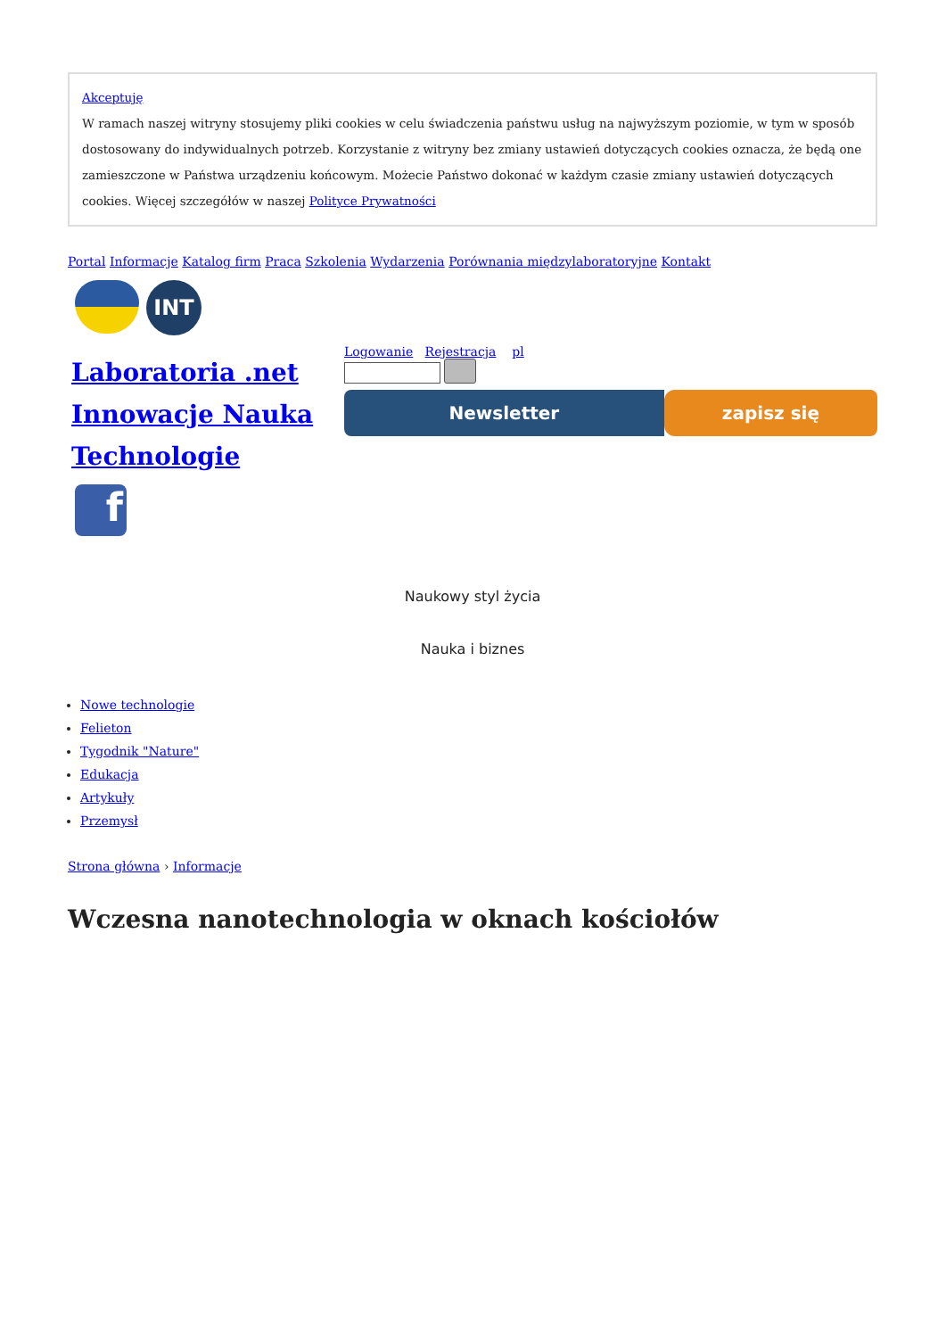Akceptuję
W ramach naszej witryny stosujemy pliki cookies w celu świadczenia państwu usług na najwyższym poziomie, w tym w sposób dostosowany do indywidualnych potrzeb. Korzystanie z witryny bez zmiany ustawień dotyczących cookies oznacza, że będą one zamieszczone w Państwa urządzeniu końcowym. Możecie Państwo dokonać w każdym czasie zmiany ustawień dotyczących cookies. Więcej szczegółów w naszej Polityce Prywatności
Portal Informacje Katalog firm Praca Szkolenia Wydarzenia Porównania międzylaboratoryjne Kontakt
INT
Laboratoria .net Innowacje Nauka Technologie
f
Logowanie Rejestracja pl
Newsletter zapisz się
Naukowy styl życia
Nauka i biznes
Nowe technologie
Felieton
Tygodnik "Nature"
Edukacja
Artykuły
Przemysł
Strona główna › Informacje
Wczesna nanotechnologia w oknach kościołów